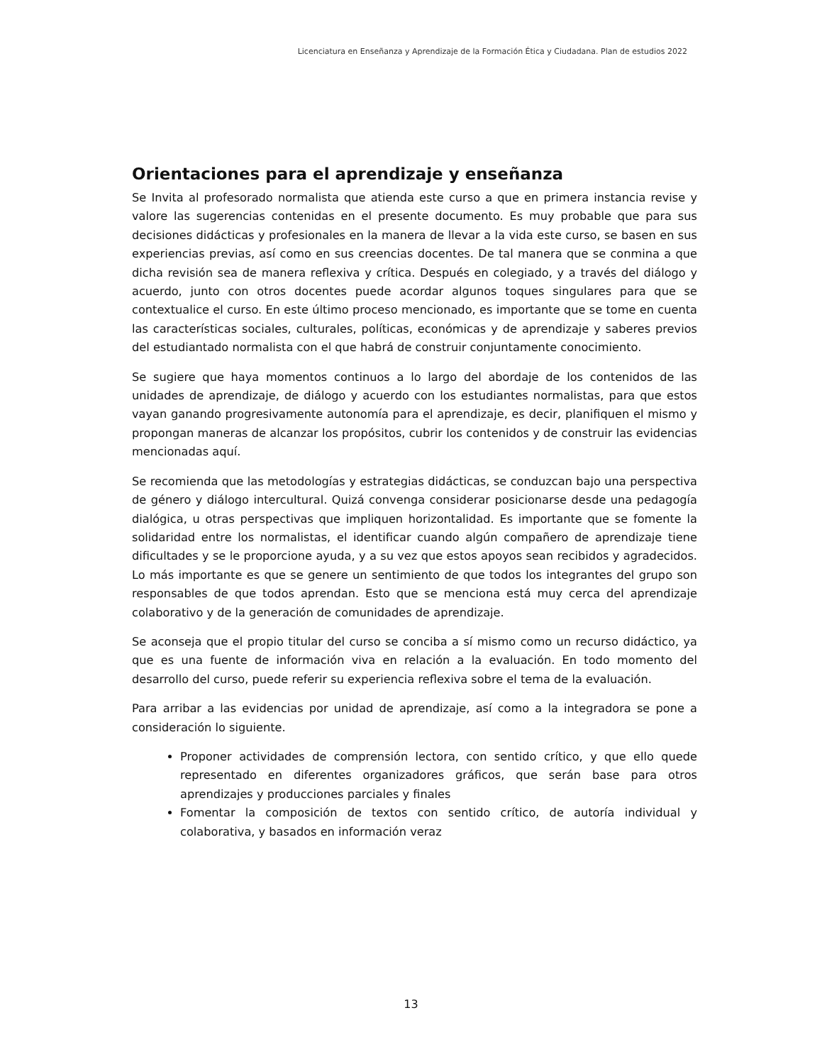Licenciatura en Enseñanza y Aprendizaje de la Formación Ética y Ciudadana. Plan de estudios 2022
Orientaciones para el aprendizaje y enseñanza
Se Invita al profesorado normalista que atienda este curso a que en primera instancia revise y valore las sugerencias contenidas en el presente documento. Es muy probable que para sus decisiones didácticas y profesionales en la manera de llevar a la vida este curso, se basen en sus experiencias previas, así como en sus creencias docentes. De tal manera que se conmina a que dicha revisión sea de manera reflexiva y crítica. Después en colegiado, y a través del diálogo y acuerdo, junto con otros docentes puede acordar algunos toques singulares para que se contextualice el curso. En este último proceso mencionado, es importante que se tome en cuenta las características sociales, culturales, políticas, económicas y de aprendizaje y saberes previos del estudiantado normalista con el que habrá de construir conjuntamente conocimiento.
Se sugiere que haya momentos continuos a lo largo del abordaje de los contenidos de las unidades de aprendizaje, de diálogo y acuerdo con los estudiantes normalistas, para que estos vayan ganando progresivamente autonomía para el aprendizaje, es decir, planifiquen el mismo y propongan maneras de alcanzar los propósitos, cubrir los contenidos y de construir las evidencias mencionadas aquí.
Se recomienda que las metodologías y estrategias didácticas, se conduzcan bajo una perspectiva de género y diálogo intercultural. Quizá convenga considerar posicionarse desde una pedagogía dialógica, u otras perspectivas que impliquen horizontalidad. Es importante que se fomente la solidaridad entre los normalistas, el identificar cuando algún compañero de aprendizaje tiene dificultades y se le proporcione ayuda, y a su vez que estos apoyos sean recibidos y agradecidos. Lo más importante es que se genere un sentimiento de que todos los integrantes del grupo son responsables de que todos aprendan. Esto que se menciona está muy cerca del aprendizaje colaborativo y de la generación de comunidades de aprendizaje.
Se aconseja que el propio titular del curso se conciba a sí mismo como un recurso didáctico, ya que es una fuente de información viva en relación a la evaluación. En todo momento del desarrollo del curso, puede referir su experiencia reflexiva sobre el tema de la evaluación.
Para arribar a las evidencias por unidad de aprendizaje, así como a la integradora se pone a consideración lo siguiente.
Proponer actividades de comprensión lectora, con sentido crítico, y que ello quede representado en diferentes organizadores gráficos, que serán base para otros aprendizajes y producciones parciales y finales
Fomentar la composición de textos con sentido crítico, de autoría individual y colaborativa, y basados en información veraz
13